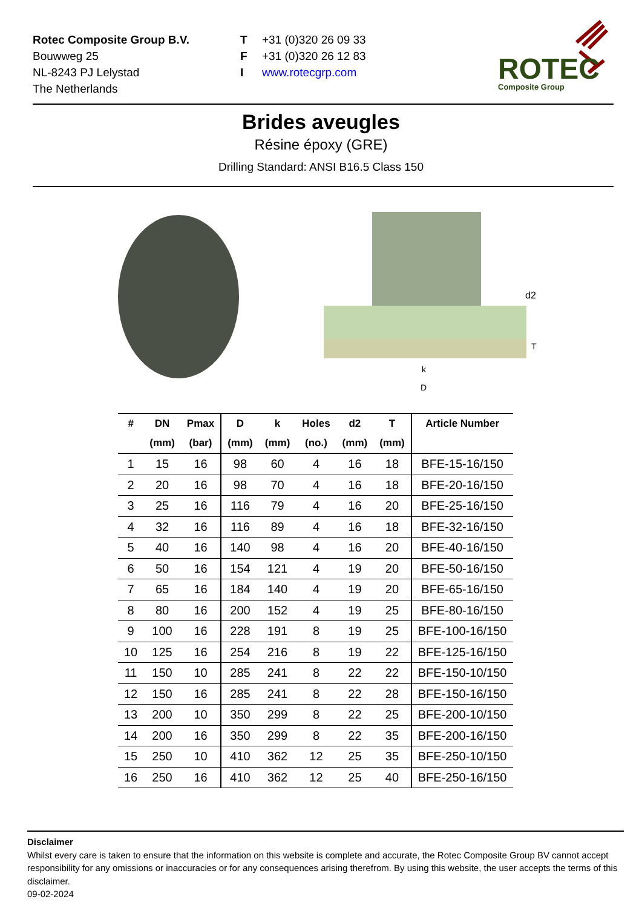Rotec Composite Group B.V.
Bouwweg 25
NL-8243 PJ Lelystad
The Netherlands
T
F
I
+31 (0)320 26 09 33
+31 (0)320 26 12 83
www.rotecgrp.com
ROTEC
Composite Group
Brides aveugles
Résine époxy (GRE)
Drilling Standard: ANSI B16.5 Class 150
d2
T
k
D
| # | DN | Pmax | D | k | Holes | d2 | T | Article Number |
| --- | --- | --- | --- | --- | --- | --- | --- | --- |
| | (mm) | (bar) | (mm) | (mm) | (no.) | (mm) | (mm) | |
| 1 | 15 | 16 | 98 | 60 | 4 | 16 | 18 | BFE-15-16/150 |
| 2 | 20 | 16 | 98 | 70 | 4 | 16 | 18 | BFE-20-16/150 |
| 3 | 25 | 16 | 116 | 79 | 4 | 16 | 20 | BFE-25-16/150 |
| 4 | 32 | 16 | 116 | 89 | 4 | 16 | 18 | BFE-32-16/150 |
| 5 | 40 | 16 | 140 | 98 | 4 | 16 | 20 | BFE-40-16/150 |
| 6 | 50 | 16 | 154 | 121 | 4 | 19 | 20 | BFE-50-16/150 |
| 7 | 65 | 16 | 184 | 140 | 4 | 19 | 20 | BFE-65-16/150 |
| 8 | 80 | 16 | 200 | 152 | 4 | 19 | 25 | BFE-80-16/150 |
| 9 | 100 | 16 | 228 | 191 | 8 | 19 | 25 | BFE-100-16/150 |
| 10 | 125 | 16 | 254 | 216 | 8 | 19 | 22 | BFE-125-16/150 |
| 11 | 150 | 10 | 285 | 241 | 8 | 22 | 22 | BFE-150-10/150 |
| 12 | 150 | 16 | 285 | 241 | 8 | 22 | 28 | BFE-150-16/150 |
| 13 | 200 | 10 | 350 | 299 | 8 | 22 | 25 | BFE-200-10/150 |
| 14 | 200 | 16 | 350 | 299 | 8 | 22 | 35 | BFE-200-16/150 |
| 15 | 250 | 10 | 410 | 362 | 12 | 25 | 35 | BFE-250-10/150 |
| 16 | 250 | 16 | 410 | 362 | 12 | 25 | 40 | BFE-250-16/150 |
Disclaimer
Whilst every care is taken to ensure that the information on this website is complete and accurate, the Rotec Composite Group BV cannot accept responsibility for any omissions or inaccuracies or for any consequences arising therefrom. By using this website, the user accepts the terms of this disclaimer.
09-02-2024